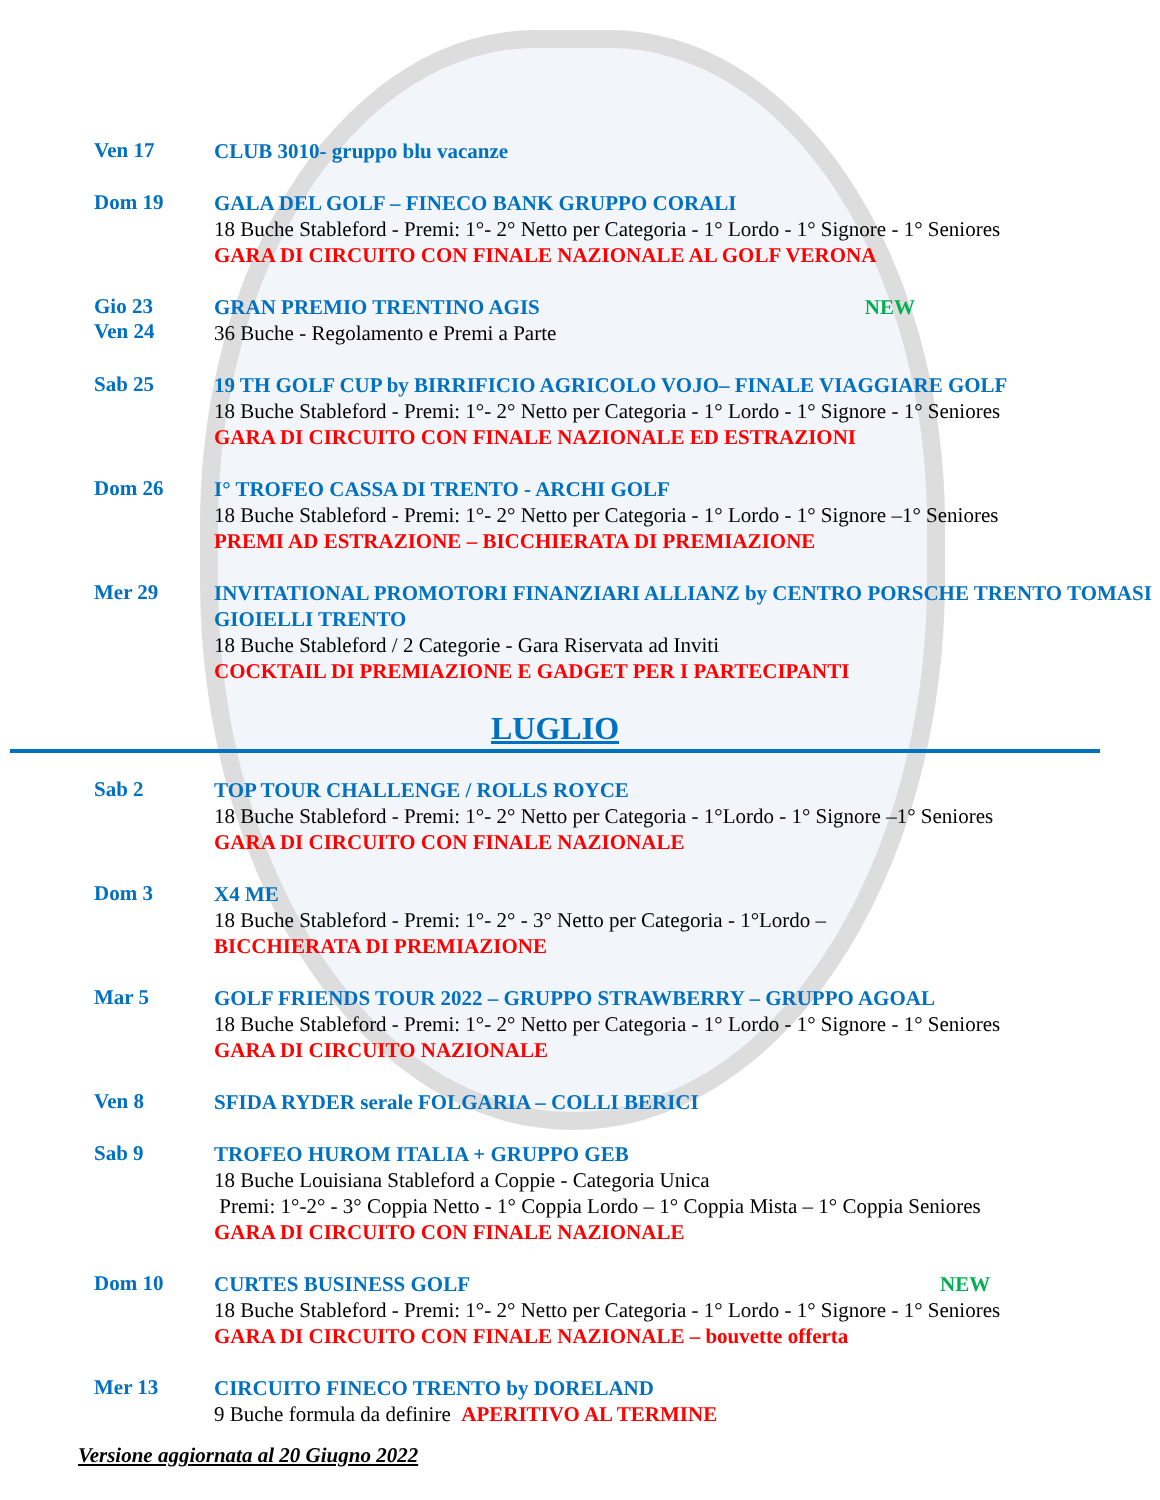Ven 17
CLUB 3010- gruppo blu vacanze
Dom 19
GALA DEL GOLF – FINECO BANK GRUPPO CORALI
18 Buche Stableford - Premi: 1°- 2° Netto per Categoria - 1° Lordo - 1° Signore - 1° Seniores
GARA DI CIRCUITO CON FINALE NAZIONALE AL GOLF VERONA
Gio 23
Ven 24
GRAN PREMIO TRENTINO AGIS NEW
36 Buche - Regolamento e Premi a Parte
Sab 25
19 TH GOLF CUP by BIRRIFICIO AGRICOLO VOJO– FINALE VIAGGIARE GOLF
18 Buche Stableford - Premi: 1°- 2° Netto per Categoria - 1° Lordo - 1° Signore - 1° Seniores
GARA DI CIRCUITO CON FINALE NAZIONALE ED ESTRAZIONI
Dom 26
I° TROFEO CASSA DI TRENTO - ARCHI GOLF
18 Buche Stableford - Premi: 1°- 2° Netto per Categoria - 1° Lordo - 1° Signore –1° Seniores
PREMI AD ESTRAZIONE – BICCHIERATA DI PREMIAZIONE
Mer 29
INVITATIONAL PROMOTORI FINANZIARI ALLIANZ by CENTRO PORSCHE TRENTO TOMASI GIOIELLI TRENTO
18 Buche Stableford / 2 Categorie - Gara Riservata ad Inviti
COCKTAIL DI PREMIAZIONE E GADGET PER I PARTECIPANTI
LUGLIO
Sab 2
TOP TOUR CHALLENGE / ROLLS ROYCE
18 Buche Stableford - Premi: 1°- 2° Netto per Categoria - 1°Lordo - 1° Signore –1° Seniores
GARA DI CIRCUITO CON FINALE NAZIONALE
Dom 3
X4 ME
18 Buche Stableford - Premi: 1°- 2° - 3° Netto per Categoria - 1°Lordo –
BICCHIERATA DI PREMIAZIONE
Mar 5
GOLF FRIENDS TOUR 2022 – GRUPPO STRAWBERRY – GRUPPO AGOAL
18 Buche Stableford - Premi: 1°- 2° Netto per Categoria - 1° Lordo - 1° Signore - 1° Seniores
GARA DI CIRCUITO NAZIONALE
Ven 8
SFIDA RYDER serale FOLGARIA – COLLI BERICI
Sab 9
TROFEO HUROM ITALIA + GRUPPO GEB
18 Buche Louisiana Stableford a Coppie - Categoria Unica
Premi: 1°-2° - 3° Coppia Netto - 1° Coppia Lordo – 1° Coppia Mista – 1° Coppia Seniores
GARA DI CIRCUITO CON FINALE NAZIONALE
Dom 10
CURTES BUSINESS GOLF NEW
18 Buche Stableford - Premi: 1°- 2° Netto per Categoria - 1° Lordo - 1° Signore - 1° Seniores
GARA DI CIRCUITO CON FINALE NAZIONALE – bouvette offerta
Mer 13
CIRCUITO FINECO TRENTO by DORELAND
9 Buche formula da definire APERITIVO AL TERMINE
Versione aggiornata al 20 Giugno 2022